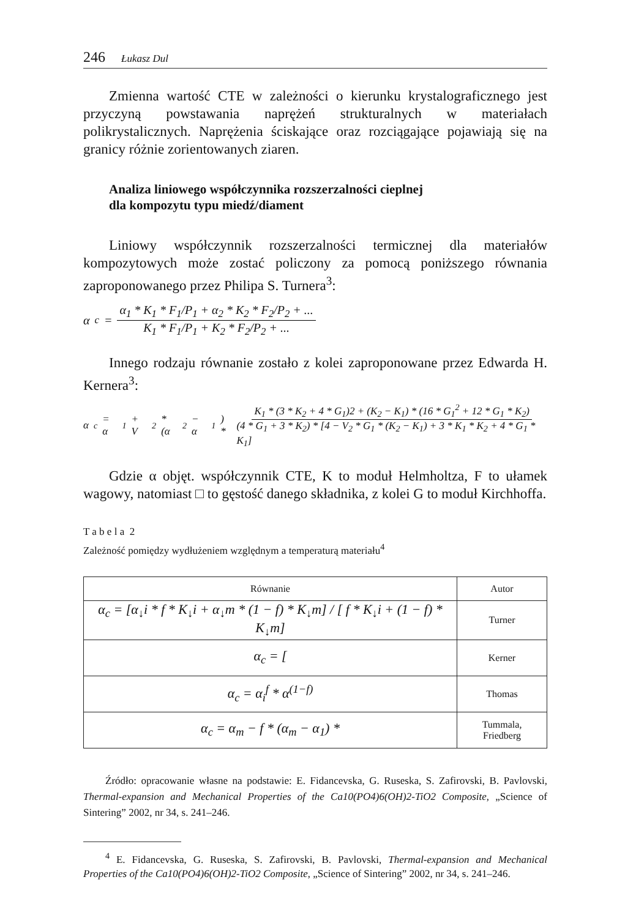246 Łukasz Dul
Zmienna wartość CTE w zależności o kierunku krystalograficznego jest przyczyną powstawania naprężeń strukturalnych w materiałach polikrystalicznych. Naprężenia ściskające oraz rozciągające pojawiają się na granicy różnie zorientowanych ziaren.
Analiza liniowego współczynnika rozszerzalności cieplnej
dla kompozytu typu miedź/diament
Liniowy współczynnik rozszerzalności termicznej dla materiałów kompozytowych może zostać policzony za pomocą poniższego równania zaproponowanego przez Philipa S. Turnera<sup>3</sup>:
α<sub>c</sub> = α<sub>1</sub> * K<sub>1</sub> * F<sub>1</sub>/P<sub>1</sub> + α<sub>2</sub> * K<sub>2</sub> * F<sub>2</sub>/P<sub>2</sub> + ... K<sub>1</sub> * F<sub>1</sub>/P<sub>1</sub> + K<sub>2</sub> * F<sub>2</sub>/P<sub>2</sub> + ...
Innego rodzaju równanie zostało z kolei zaproponowane przez Edwarda H. Kernera<sup>3</sup>:
α<sub>c</sub> = α<sub>1</sub> + V<sub>2</sub> * (α<sub>2</sub> − α<sub>1</sub>) * K<sub>1</sub> * (3 * K<sub>2</sub> + 4 * G<sub>1</sub>)2 + (K<sub>2</sub> − K<sub>1</sub>) * (16 * G<sub>1</sub><sup>2</sup> + 12 * G<sub>1</sub> * K<sub>2</sub>) (4 * G<sub>1</sub> + 3 * K<sub>2</sub>) * [4 − V<sub>2</sub> * G<sub>1</sub> * (K<sub>2</sub> − K<sub>1</sub>) + 3 * K<sub>1</sub> * K<sub>2</sub> + 4 * G<sub>1</sub> * K<sub>1</sub>]
Gdzie α objęt. współczynnik CTE, K to moduł Helmholtza, F to ułamek wagowy, natomiast □ to gęstość danego składnika, z kolei G to moduł Kirchhoffa.
T a b e l a 2
Zależność pomiędzy wydłużeniem względnym a temperaturą materiału<sup>4</sup>
| Równanie | Autor |
| --- | --- |
| α<sub>c</sub> = [α<sub>↓</sub>i * f * K<sub>↓</sub>i + α<sub>↓</sub>m * (1 − f) * K<sub>↓</sub>m] / [ f * K<sub>↓</sub>i + (1 − f) * K<sub>↓</sub>m] | Turner |
| α<sub>c</sub> = [ | Kerner |
| α<sub>c</sub> = α<sub>i</sub><sup>f</sup> * α<sup>(1−f)</sup> | Thomas |
| α<sub>c</sub> = α<sub>m</sub> − f * (α<sub>m</sub> − α<sub>1</sub>) * | Tummala, Friedberg |
Źródło: opracowanie własne na podstawie: E. Fidancevska, G. Ruseska, S. Zafirovski, B. Pavlovski, Thermal-expansion and Mechanical Properties of the Ca10(PO4)6(OH)2-TiO2 Composite, „Science of Sintering” 2002, nr 34, s. 241–246.
<sup>4</sup> E. Fidancevska, G. Ruseska, S. Zafirovski, B. Pavlovski, Thermal-expansion and Mechanical Properties of the Ca10(PO4)6(OH)2-TiO2 Composite, „Science of Sintering” 2002, nr 34, s. 241–246.